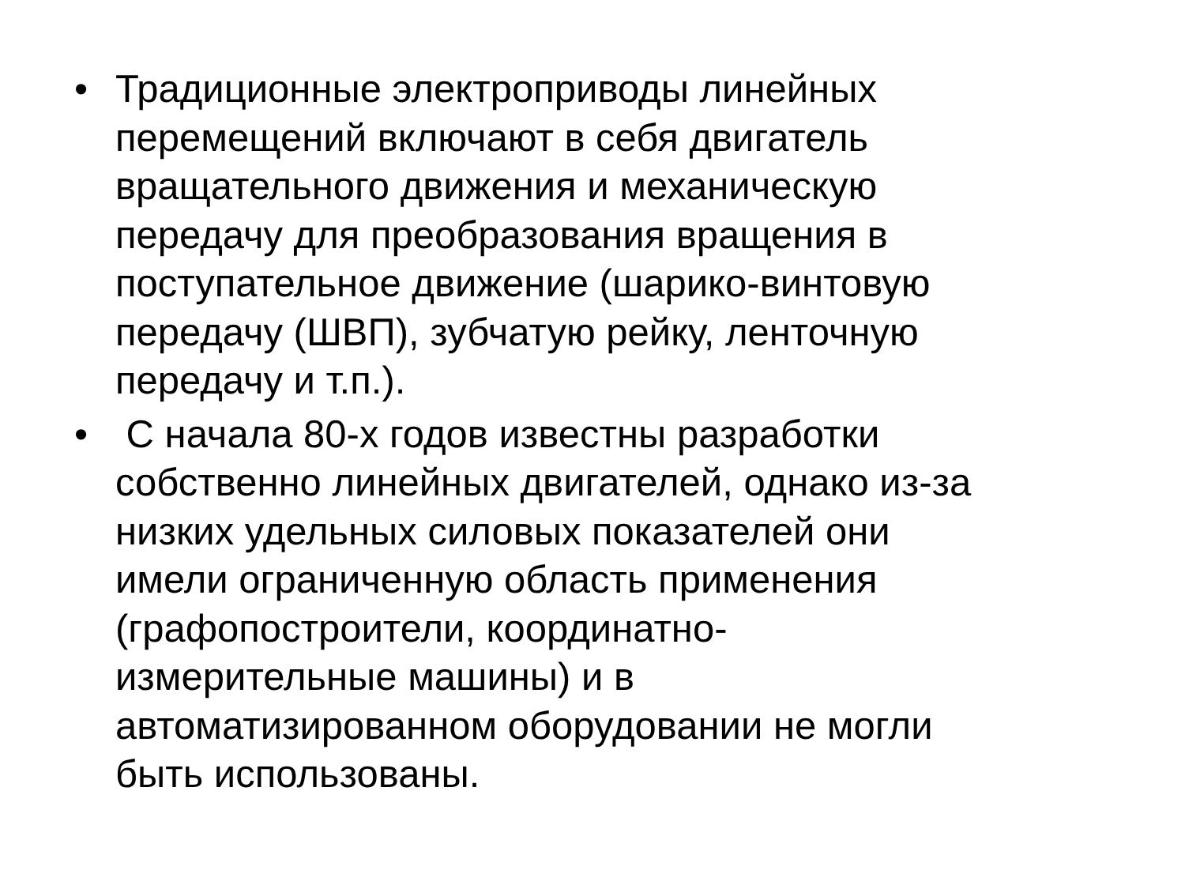• Традиционные электроприводы линейных
перемещений включают в себя двигатель
вращательного движения и механическую
передачу для преобразования вращения в
поступательное движение (шарико-винтовую
передачу (ШВП), зубчатую рейку, ленточную
передачу и т.п.).
• С начала 80-х годов известны разработки
собственно линейных двигателей, однако из-за
низких удельных силовых показателей они
имели ограниченную область применения
(графопостроители, координатно-
измерительные машины) и в
автоматизированном оборудовании не могли
быть использованы.